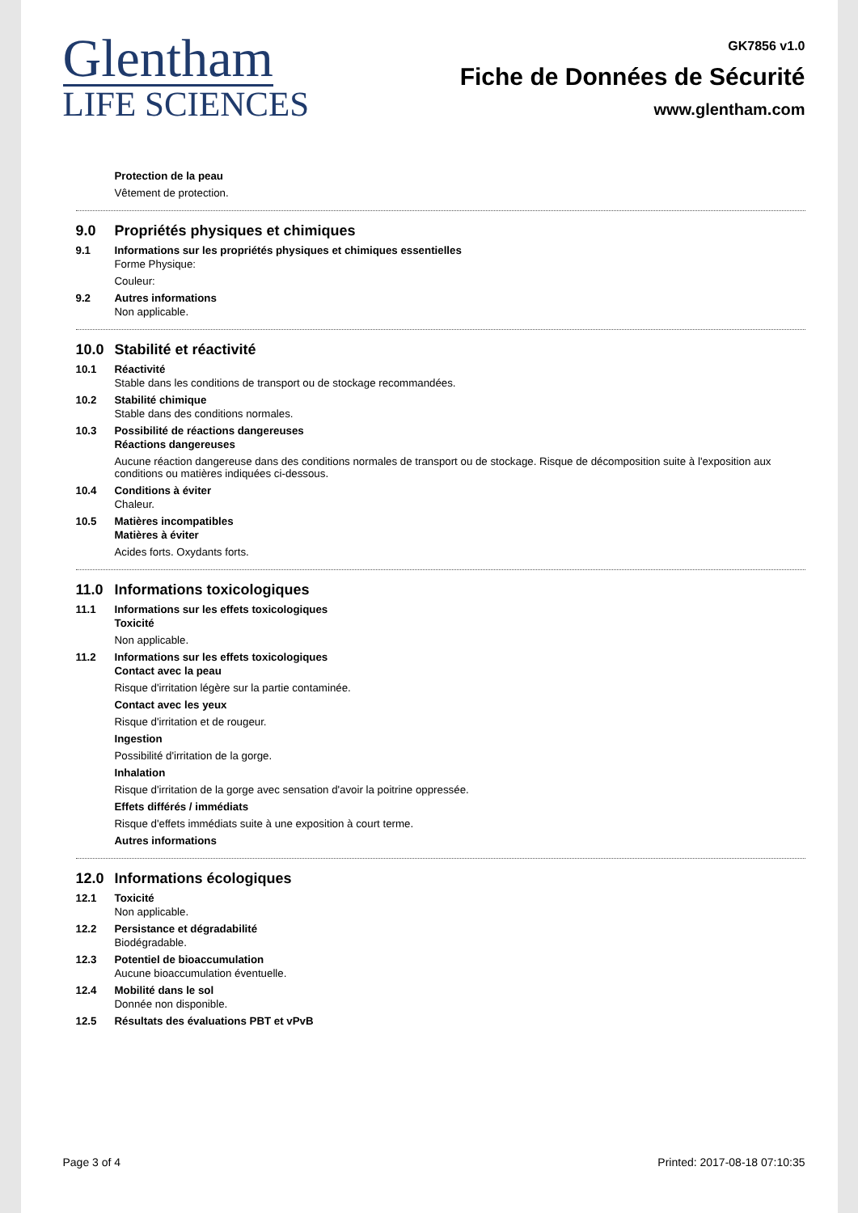Glentham
LIFE SCIENCES
GK7856 v1.0
Fiche de Données de Sécurité
www.glentham.com
Protection de la peau
Vêtement de protection.
9.0 Propriétés physiques et chimiques
9.1 Informations sur les propriétés physiques et chimiques essentielles
Forme Physique:
Couleur:
9.2 Autres informations
Non applicable.
10.0 Stabilité et réactivité
10.1 Réactivité
Stable dans les conditions de transport ou de stockage recommandées.
10.2 Stabilité chimique
Stable dans des conditions normales.
10.3 Possibilité de réactions dangereuses
Réactions dangereuses
Aucune réaction dangereuse dans des conditions normales de transport ou de stockage. Risque de décomposition suite à l'exposition aux conditions ou matières indiquées ci-dessous.
10.4 Conditions à éviter
Chaleur.
10.5 Matières incompatibles
Matières à éviter
Acides forts. Oxydants forts.
11.0 Informations toxicologiques
11.1 Informations sur les effets toxicologiques
Toxicité
Non applicable.
11.2 Informations sur les effets toxicologiques
Contact avec la peau
Risque d'irritation légère sur la partie contaminée.
Contact avec les yeux
Risque d'irritation et de rougeur.
Ingestion
Possibilité d'irritation de la gorge.
Inhalation
Risque d'irritation de la gorge avec sensation d'avoir la poitrine oppressée.
Effets différés / immédiats
Risque d'effets immédiats suite à une exposition à court terme.
Autres informations
12.0 Informations écologiques
12.1 Toxicité
Non applicable.
12.2 Persistance et dégradabilité
Biodégradable.
12.3 Potentiel de bioaccumulation
Aucune bioaccumulation éventuelle.
12.4 Mobilité dans le sol
Donnée non disponible.
12.5 Résultats des évaluations PBT et vPvB
Page 3 of 4 Printed: 2017-08-18 07:10:35